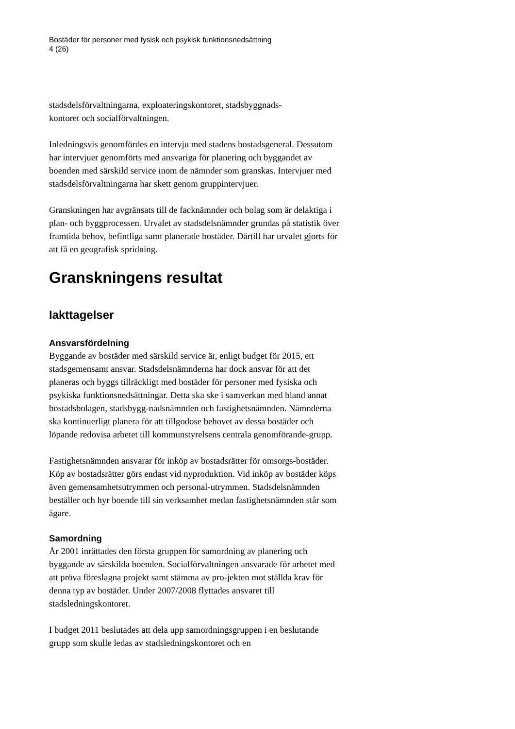Bostäder för personer med fysisk och psykisk funktionsnedsättning
4 (26)
stadsdelsförvaltningarna, exploateringskontoret, stadsbyggnads-
kontoret och socialförvaltningen.
Inledningsvis genomfördes en intervju med stadens bostadsgeneral. Dessutom har intervjuer genomförts med ansvariga för planering och byggandet av boenden med särskild service inom de nämnder som granskas. Intervjuer med stadsdelsförvaltningarna har skett genom gruppintervjuer.
Granskningen har avgränsats till de facknämnder och bolag som är delaktiga i plan- och byggprocessen. Urvalet av stadsdelsnämnder grundas på statistik över framtida behov, befintliga samt planerade bostäder. Därtill har urvalet gjorts för att få en geografisk spridning.
Granskningens resultat
Iakttagelser
Ansvarsfördelning
Byggande av bostäder med särskild service är, enligt budget för 2015, ett stadsgemensamt ansvar. Stadsdelsnämnderna har dock ansvar för att det planeras och byggs tillräckligt med bostäder för personer med fysiska och psykiska funktionsnedsättningar. Detta ska ske i samverkan med bland annat bostadsbolagen, stadsbygg-nadsnämnden och fastighetsnämnden. Nämnderna ska kontinuerligt planera för att tillgodose behovet av dessa bostäder och löpande redovisa arbetet till kommunstyrelsens centrala genomförande-grupp.
Fastighetsnämnden ansvarar för inköp av bostadsrätter för omsorgs-bostäder. Köp av bostadsrätter görs endast vid nyproduktion. Vid inköp av bostäder köps även gemensamhetsutrymmen och personal-utrymmen. Stadsdelsnämnden beställer och hyr boende till sin verksamhet medan fastighetsnämnden står som ägare.
Samordning
År 2001 inrättades den första gruppen för samordning av planering och byggande av särskilda boenden. Socialförvaltningen ansvarade för arbetet med att pröva föreslagna projekt samt stämma av pro-jekten mot ställda krav för denna typ av bostäder. Under 2007/2008 flyttades ansvaret till stadsledningskontoret.
I budget 2011 beslutades att dela upp samordningsgruppen i en beslutande grupp som skulle ledas av stadsledningskontoret och en